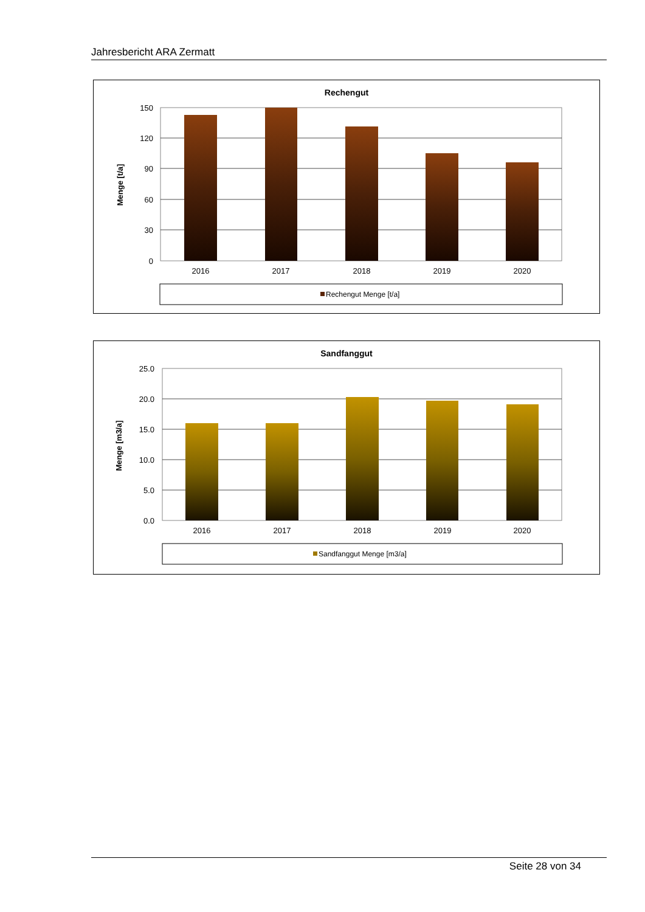Jahresbericht ARA Zermatt
Rechengut
Menge [t/a]
150
120
90
60
30
0
2016
2017
2018
2019
2020
Rechengut Menge [t/a]
Sandfanggut
Menge [m3/a]
25.0
20.0
15.0
10.0
5.0
0.0
2016
2017
2018
2019
2020
Sandfanggut Menge [m3/a]
Seite 28 von 34